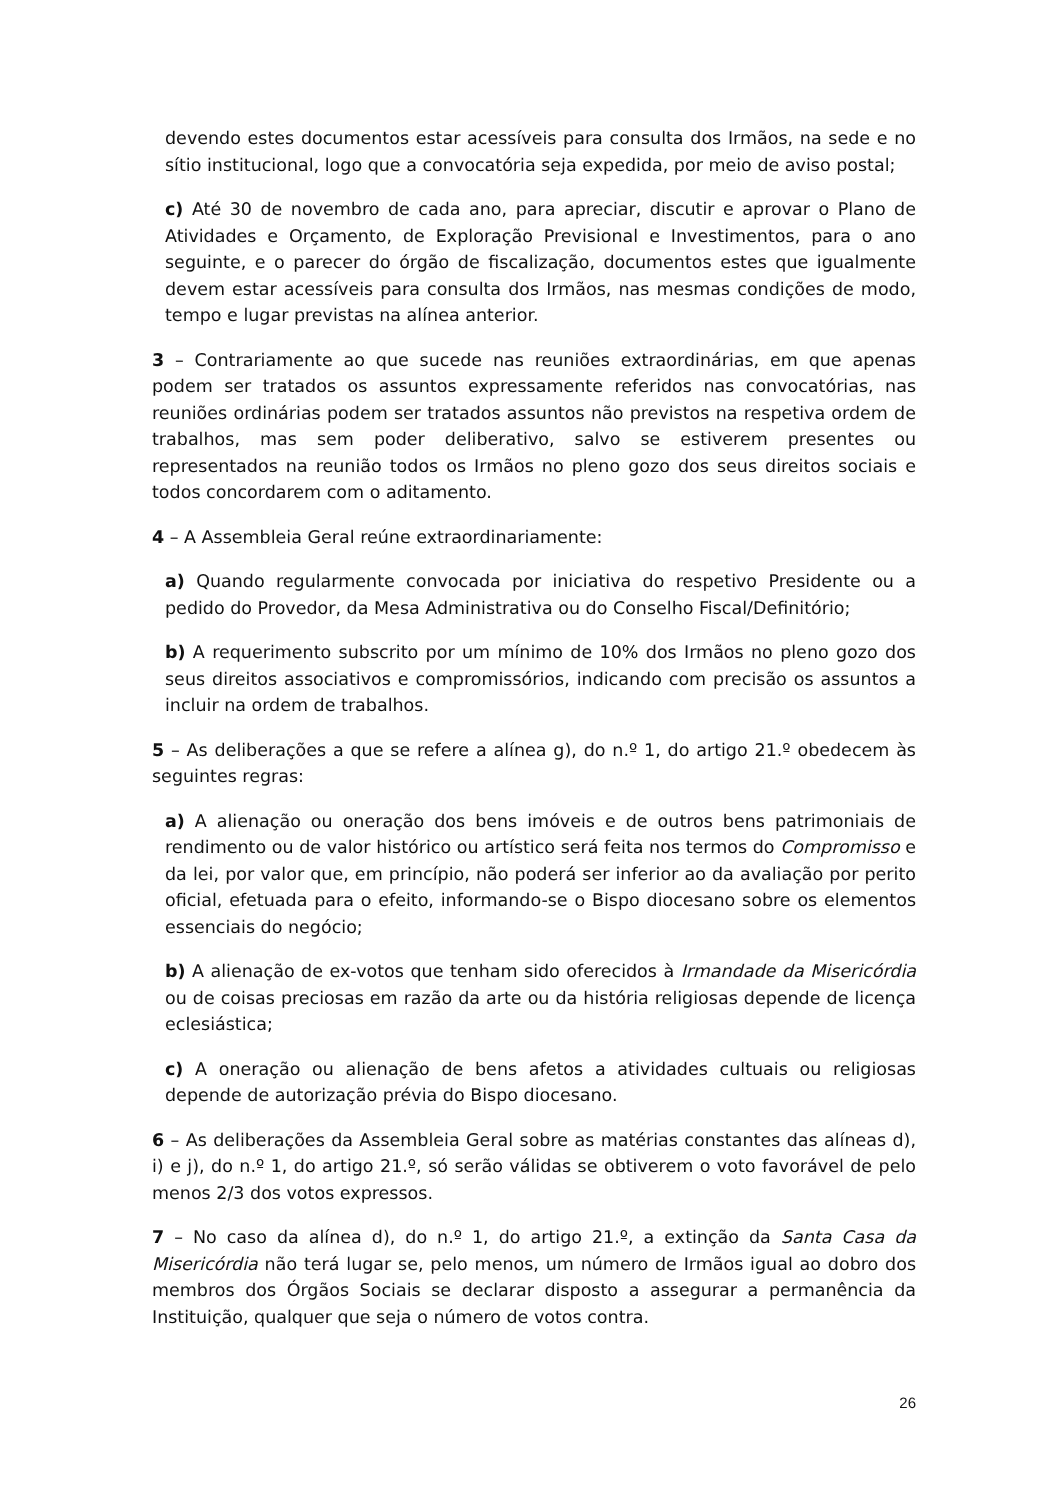devendo estes documentos estar acessíveis para consulta dos Irmãos, na sede e no sítio institucional, logo que a convocatória seja expedida, por meio de aviso postal;
c) Até 30 de novembro de cada ano, para apreciar, discutir e aprovar o Plano de Atividades e Orçamento, de Exploração Previsional e Investimentos, para o ano seguinte, e o parecer do órgão de fiscalização, documentos estes que igualmente devem estar acessíveis para consulta dos Irmãos, nas mesmas condições de modo, tempo e lugar previstas na alínea anterior.
3 – Contrariamente ao que sucede nas reuniões extraordinárias, em que apenas podem ser tratados os assuntos expressamente referidos nas convocatórias, nas reuniões ordinárias podem ser tratados assuntos não previstos na respetiva ordem de trabalhos, mas sem poder deliberativo, salvo se estiverem presentes ou representados na reunião todos os Irmãos no pleno gozo dos seus direitos sociais e todos concordarem com o aditamento.
4 – A Assembleia Geral reúne extraordinariamente:
a) Quando regularmente convocada por iniciativa do respetivo Presidente ou a pedido do Provedor, da Mesa Administrativa ou do Conselho Fiscal/Definitório;
b) A requerimento subscrito por um mínimo de 10% dos Irmãos no pleno gozo dos seus direitos associativos e compromissórios, indicando com precisão os assuntos a incluir na ordem de trabalhos.
5 – As deliberações a que se refere a alínea g), do n.º 1, do artigo 21.º obedecem às seguintes regras:
a) A alienação ou oneração dos bens imóveis e de outros bens patrimoniais de rendimento ou de valor histórico ou artístico será feita nos termos do Compromisso e da lei, por valor que, em princípio, não poderá ser inferior ao da avaliação por perito oficial, efetuada para o efeito, informando-se o Bispo diocesano sobre os elementos essenciais do negócio;
b) A alienação de ex-votos que tenham sido oferecidos à Irmandade da Misericórdia ou de coisas preciosas em razão da arte ou da história religiosas depende de licença eclesiástica;
c) A oneração ou alienação de bens afetos a atividades cultuais ou religiosas depende de autorização prévia do Bispo diocesano.
6 – As deliberações da Assembleia Geral sobre as matérias constantes das alíneas d), i) e j), do n.º 1, do artigo 21.º, só serão válidas se obtiverem o voto favorável de pelo menos 2/3 dos votos expressos.
7 – No caso da alínea d), do n.º 1, do artigo 21.º, a extinção da Santa Casa da Misericórdia não terá lugar se, pelo menos, um número de Irmãos igual ao dobro dos membros dos Órgãos Sociais se declarar disposto a assegurar a permanência da Instituição, qualquer que seja o número de votos contra.
26